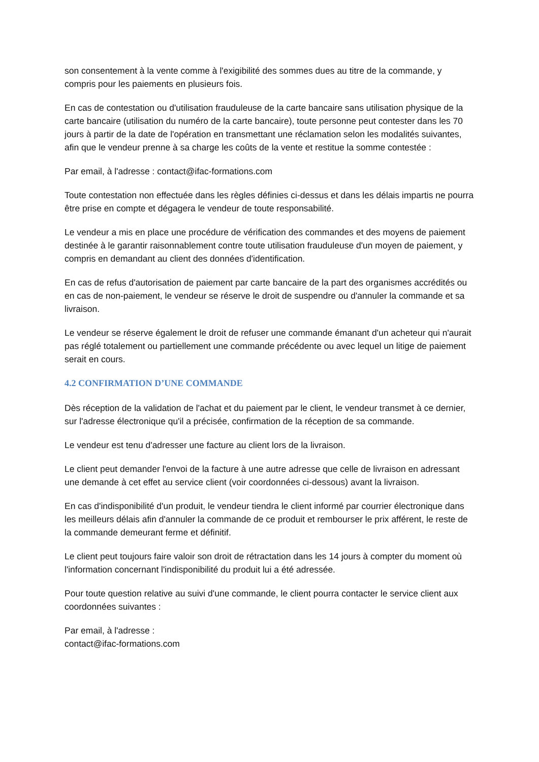son consentement à la vente comme à l'exigibilité des sommes dues au titre de la commande, y compris pour les paiements en plusieurs fois.
En cas de contestation ou d'utilisation frauduleuse de la carte bancaire sans utilisation physique de la carte bancaire (utilisation du numéro de la carte bancaire), toute personne peut contester dans les 70 jours à partir de la date de l'opération en transmettant une réclamation selon les modalités suivantes, afin que le vendeur prenne à sa charge les coûts de la vente et restitue la somme contestée :
Par email, à l'adresse : contact@ifac-formations.com
Toute contestation non effectuée dans les règles définies ci-dessus et dans les délais impartis ne pourra être prise en compte et dégagera le vendeur de toute responsabilité.
Le vendeur a mis en place une procédure de vérification des commandes et des moyens de paiement destinée à le garantir raisonnablement contre toute utilisation frauduleuse d'un moyen de paiement, y compris en demandant au client des données d'identification.
En cas de refus d'autorisation de paiement par carte bancaire de la part des organismes accrédités ou en cas de non-paiement, le vendeur se réserve le droit de suspendre ou d'annuler la commande et sa livraison.
Le vendeur se réserve également le droit de refuser une commande émanant d'un acheteur qui n'aurait pas réglé totalement ou partiellement une commande précédente ou avec lequel un litige de paiement serait en cours.
4.2 CONFIRMATION D’UNE COMMANDE
Dès réception de la validation de l'achat et du paiement par le client, le vendeur transmet à ce dernier, sur l'adresse électronique qu'il a précisée, confirmation de la réception de sa commande.
Le vendeur est tenu d'adresser une facture au client lors de la livraison.
Le client peut demander l'envoi de la facture à une autre adresse que celle de livraison en adressant une demande à cet effet au service client (voir coordonnées ci-dessous) avant la livraison.
En cas d'indisponibilité d'un produit, le vendeur tiendra le client informé par courrier électronique dans les meilleurs délais afin d'annuler la commande de ce produit et rembourser le prix afférent, le reste de la commande demeurant ferme et définitif.
Le client peut toujours faire valoir son droit de rétractation dans les 14 jours à compter du moment où l'information concernant l'indisponibilité du produit lui a été adressée.
Pour toute question relative au suivi d'une commande, le client pourra contacter le service client aux coordonnées suivantes :
Par email, à l'adresse :
contact@ifac-formations.com